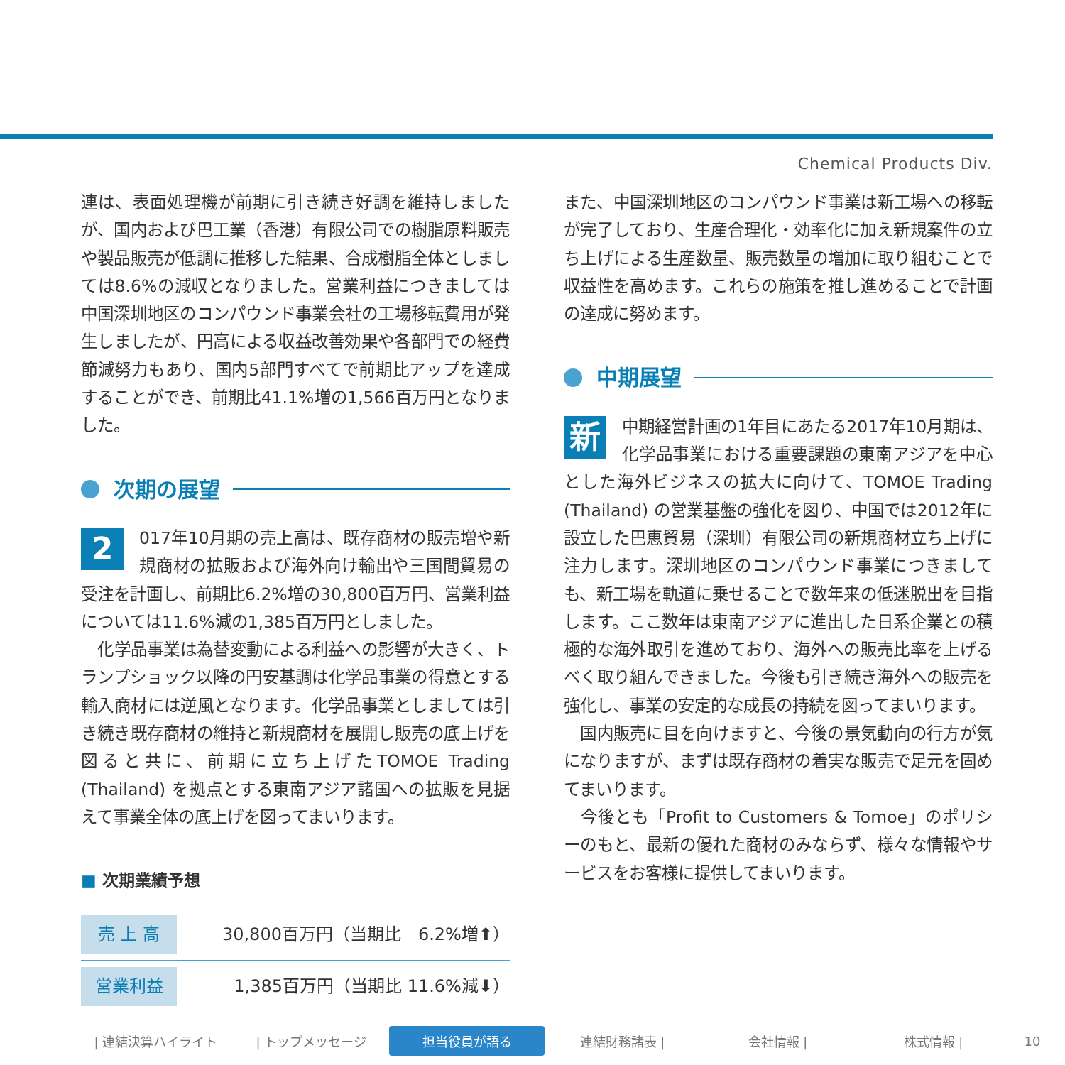Chemical Products Div.
連は、表面処理機が前期に引き続き好調を維持しましたが、国内および巴工業（香港）有限公司での樹脂原料販売や製品販売が低調に推移した結果、合成樹脂全体としましては8.6%の減収となりました。営業利益につきましては中国深圳地区のコンパウンド事業会社の工場移転費用が発生しましたが、円高による収益改善効果や各部門での経費節減努力もあり、国内5部門すべてで前期比アップを達成することができ、前期比41.1%増の1,566百万円となりました。
次期の展望
2 017年10月期の売上高は、既存商材の販売増や新規商材の拡販および海外向け輸出や三国間貿易の受注を計画し、前期比6.2%増の30,800百万円、営業利益については11.6%減の1,385百万円としました。
　化学品事業は為替変動による利益への影響が大きく、トランプショック以降の円安基調は化学品事業の得意とする輸入商材には逆風となります。化学品事業としましては引き続き既存商材の維持と新規商材を展開し販売の底上げを図ると共に、前期に立ち上げたTOMOE Trading (Thailand) を拠点とする東南アジア諸国への拡販を見据えて事業全体の底上げを図ってまいります。
■ 次期業績予想
| 売 上 高 | 30,800百万円（当期比 6.2%増⬆） |
| 営業利益 | 1,385百万円（当期比 11.6%減⬇） |
また、中国深圳地区のコンパウンド事業は新工場への移転が完了しており、生産合理化・効率化に加え新規案件の立ち上げによる生産数量、販売数量の増加に取り組むことで収益性を高めます。これらの施策を推し進めることで計画の達成に努めます。
中期展望
新中期経営計画の1年目にあたる2017年10月期は、化学品事業における重要課題の東南アジアを中心とした海外ビジネスの拡大に向けて、TOMOE Trading (Thailand) の営業基盤の強化を図り、中国では2012年に設立した巴恵貿易（深圳）有限公司の新規商材立ち上げに注力します。深圳地区のコンパウンド事業につきましても、新工場を軌道に乗せることで数年来の低迷脱出を目指します。ここ数年は東南アジアに進出した日系企業との積極的な海外取引を進めており、海外への販売比率を上げるべく取り組んできました。今後も引き続き海外への販売を強化し、事業の安定的な成長の持続を図ってまいります。
　国内販売に目を向けますと、今後の景気動向の行方が気になりますが、まずは既存商材の着実な販売で足元を固めてまいります。
　今後とも「Profit to Customers & Tomoe」のポリシーのもと、最新の優れた商材のみならず、様々な情報やサービスをお客様に提供してまいります。
| 連結決算ハイライト | トップメッセージ 担当役員が語る 連結財務諸表 | 会社情報 | 株式情報 | 10